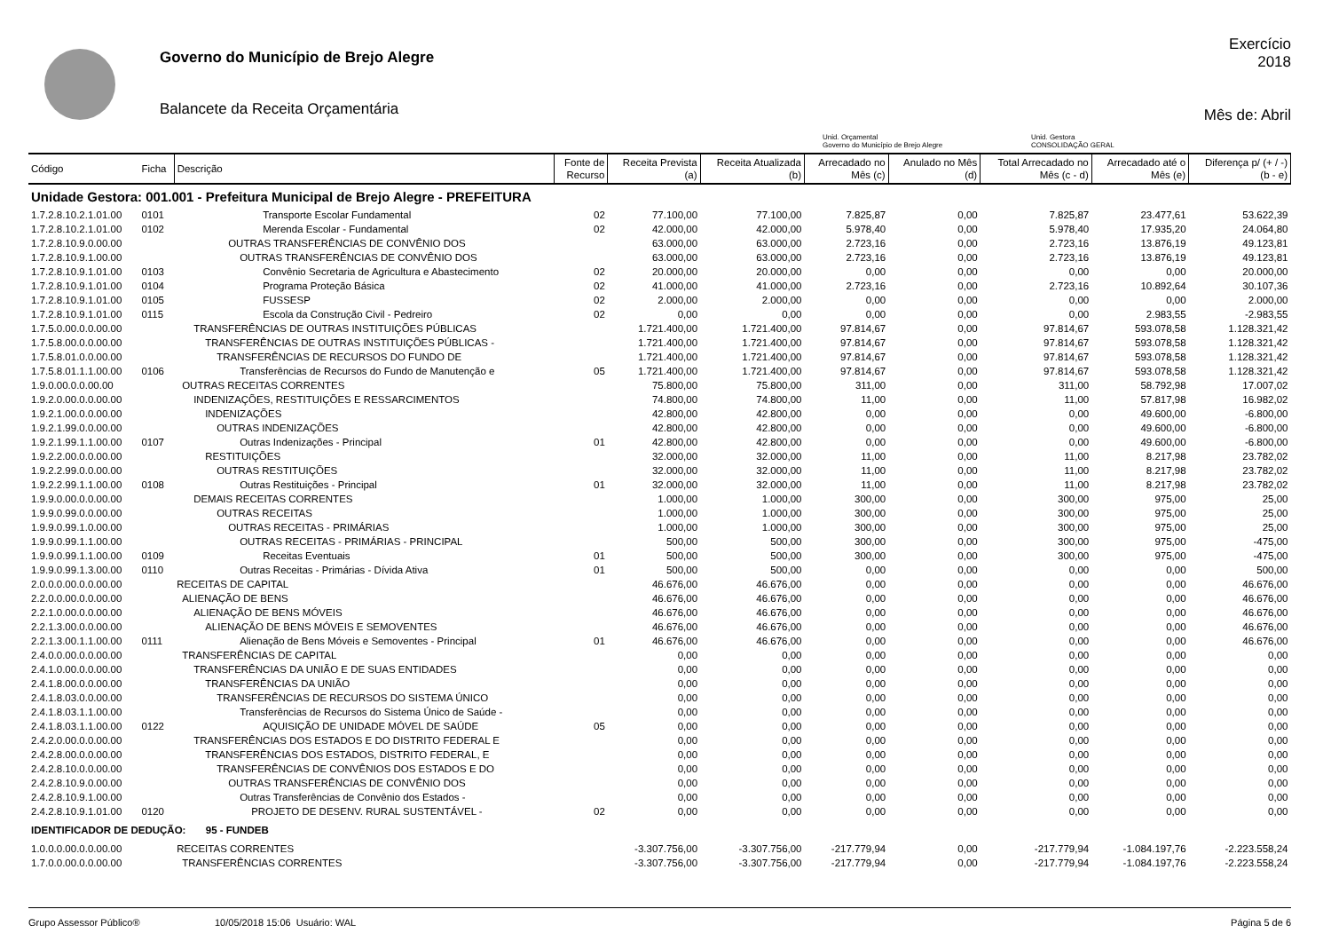Governo do Município de Brejo Alegre
Balancete da Receita Orçamentária
Exercício
2018
Mês de: Abril
Unid. Orçamental
Governo do Município de Brejo Alegre
Unid. Gestora
CONSOLIDAÇÃO GERAL
| Código | Ficha | Descrição | Fonte de Recurso | Receita Prevista (a) | Receita Atualizada (b) | Arrecadado no Mês (c) | Anulado no Mês (d) | Total Arrecadado no Mês (c - d) | Arrecadado até o Mês (e) | Diferença p/ (+ / -) (b - e) |
| --- | --- | --- | --- | --- | --- | --- | --- | --- | --- | --- |
| Unidade Gestora: 001.001 - Prefeitura Municipal de Brejo Alegre - PREFEITURA | | | | | | | | | | |
| 1.7.2.8.10.2.1.01.00 | 0101 | Transporte Escolar Fundamental | 02 | 77.100,00 | 77.100,00 | 7.825,87 | 0,00 | 7.825,87 | 23.477,61 | 53.622,39 |
| 1.7.2.8.10.2.1.01.00 | 0102 | Merenda Escolar - Fundamental | 02 | 42.000,00 | 42.000,00 | 5.978,40 | 0,00 | 5.978,40 | 17.935,20 | 24.064,80 |
| 1.7.2.8.10.9.0.00.00 | | OUTRAS TRANSFERÊNCIAS DE CONVÊNIO DOS | | 63.000,00 | 63.000,00 | 2.723,16 | 0,00 | 2.723,16 | 13.876,19 | 49.123,81 |
| 1.7.2.8.10.9.1.00.00 | | OUTRAS TRANSFERÊNCIAS DE CONVÊNIO DOS | | 63.000,00 | 63.000,00 | 2.723,16 | 0,00 | 2.723,16 | 13.876,19 | 49.123,81 |
| 1.7.2.8.10.9.1.01.00 | 0103 | Convênio Secretaria de Agricultura e Abastecimento | 02 | 20.000,00 | 20.000,00 | 0,00 | 0,00 | 0,00 | 0,00 | 20.000,00 |
| 1.7.2.8.10.9.1.01.00 | 0104 | Programa Proteção Básica | 02 | 41.000,00 | 41.000,00 | 2.723,16 | 0,00 | 2.723,16 | 10.892,64 | 30.107,36 |
| 1.7.2.8.10.9.1.01.00 | 0105 | FUSSESP | 02 | 2.000,00 | 2.000,00 | 0,00 | 0,00 | 0,00 | 0,00 | 2.000,00 |
| 1.7.2.8.10.9.1.01.00 | 0115 | Escola da Construção Civil - Pedreiro | 02 | 0,00 | 0,00 | 0,00 | 0,00 | 0,00 | 2.983,55 | -2.983,55 |
| 1.7.5.0.00.0.0.00.00 | | TRANSFERÊNCIAS DE OUTRAS INSTITUIÇÕES PÚBLICAS | | 1.721.400,00 | 1.721.400,00 | 97.814,67 | 0,00 | 97.814,67 | 593.078,58 | 1.128.321,42 |
| 1.7.5.8.00.0.0.00.00 | | TRANSFERÊNCIAS DE OUTRAS INSTITUIÇÕES PÚBLICAS - | | 1.721.400,00 | 1.721.400,00 | 97.814,67 | 0,00 | 97.814,67 | 593.078,58 | 1.128.321,42 |
| 1.7.5.8.01.0.0.00.00 | | TRANSFERÊNCIAS DE RECURSOS DO FUNDO DE | | 1.721.400,00 | 1.721.400,00 | 97.814,67 | 0,00 | 97.814,67 | 593.078,58 | 1.128.321,42 |
| 1.7.5.8.01.1.1.00.00 | 0106 | Transferências de Recursos do Fundo de Manutenção e | 05 | 1.721.400,00 | 1.721.400,00 | 97.814,67 | 0,00 | 97.814,67 | 593.078,58 | 1.128.321,42 |
| 1.9.0.00.0.0.00.00 | | OUTRAS RECEITAS CORRENTES | | 75.800,00 | 75.800,00 | 311,00 | 0,00 | 311,00 | 58.792,98 | 17.007,02 |
| 1.9.2.0.00.0.0.00.00 | | INDENIZAÇÕES, RESTITUIÇÕES E RESSARCIMENTOS | | 74.800,00 | 74.800,00 | 11,00 | 0,00 | 11,00 | 57.817,98 | 16.982,02 |
| 1.9.2.1.00.0.0.00.00 | | INDENIZAÇÕES | | 42.800,00 | 42.800,00 | 0,00 | 0,00 | 0,00 | 49.600,00 | -6.800,00 |
| 1.9.2.1.99.0.0.00.00 | | OUTRAS INDENIZAÇÕES | | 42.800,00 | 42.800,00 | 0,00 | 0,00 | 0,00 | 49.600,00 | -6.800,00 |
| 1.9.2.1.99.1.1.00.00 | 0107 | Outras Indenizações - Principal | 01 | 42.800,00 | 42.800,00 | 0,00 | 0,00 | 0,00 | 49.600,00 | -6.800,00 |
| 1.9.2.2.00.0.0.00.00 | | RESTITUIÇÕES | | 32.000,00 | 32.000,00 | 11,00 | 0,00 | 11,00 | 8.217,98 | 23.782,02 |
| 1.9.2.2.99.0.0.00.00 | | OUTRAS RESTITUIÇÕES | | 32.000,00 | 32.000,00 | 11,00 | 0,00 | 11,00 | 8.217,98 | 23.782,02 |
| 1.9.2.2.99.1.1.00.00 | 0108 | Outras Restituições - Principal | 01 | 32.000,00 | 32.000,00 | 11,00 | 0,00 | 11,00 | 8.217,98 | 23.782,02 |
| 1.9.9.0.00.0.0.00.00 | | DEMAIS RECEITAS CORRENTES | | 1.000,00 | 1.000,00 | 300,00 | 0,00 | 300,00 | 975,00 | 25,00 |
| 1.9.9.0.99.0.0.00.00 | | OUTRAS RECEITAS | | 1.000,00 | 1.000,00 | 300,00 | 0,00 | 300,00 | 975,00 | 25,00 |
| 1.9.9.0.99.1.0.00.00 | | OUTRAS RECEITAS - PRIMÁRIAS | | 1.000,00 | 1.000,00 | 300,00 | 0,00 | 300,00 | 975,00 | 25,00 |
| 1.9.9.0.99.1.1.00.00 | | OUTRAS RECEITAS - PRIMÁRIAS - PRINCIPAL | | 500,00 | 500,00 | 300,00 | 0,00 | 300,00 | 975,00 | -475,00 |
| 1.9.9.0.99.1.1.00.00 | 0109 | Receitas Eventuais | 01 | 500,00 | 500,00 | 300,00 | 0,00 | 300,00 | 975,00 | -475,00 |
| 1.9.9.0.99.1.3.00.00 | 0110 | Outras Receitas - Primárias - Dívida Ativa | 01 | 500,00 | 500,00 | 0,00 | 0,00 | 0,00 | 0,00 | 500,00 |
| 2.0.0.0.00.0.0.00.00 | | RECEITAS DE CAPITAL | | 46.676,00 | 46.676,00 | 0,00 | 0,00 | 0,00 | 0,00 | 46.676,00 |
| 2.2.0.0.00.0.0.00.00 | | ALIENAÇÃO DE BENS | | 46.676,00 | 46.676,00 | 0,00 | 0,00 | 0,00 | 0,00 | 46.676,00 |
| 2.2.1.0.00.0.0.00.00 | | ALIENAÇÃO DE BENS MÓVEIS | | 46.676,00 | 46.676,00 | 0,00 | 0,00 | 0,00 | 0,00 | 46.676,00 |
| 2.2.1.3.00.0.0.00.00 | | ALIENAÇÃO DE BENS MÓVEIS E SEMOVENTES | | 46.676,00 | 46.676,00 | 0,00 | 0,00 | 0,00 | 0,00 | 46.676,00 |
| 2.2.1.3.00.1.1.00.00 | 0111 | Alienação de Bens Móveis e Semoventes - Principal | 01 | 46.676,00 | 46.676,00 | 0,00 | 0,00 | 0,00 | 0,00 | 46.676,00 |
| 2.4.0.0.00.0.0.00.00 | | TRANSFERÊNCIAS DE CAPITAL | | 0,00 | 0,00 | 0,00 | 0,00 | 0,00 | 0,00 | 0,00 |
| 2.4.1.0.00.0.0.00.00 | | TRANSFERÊNCIAS DA UNIÃO E DE SUAS ENTIDADES | | 0,00 | 0,00 | 0,00 | 0,00 | 0,00 | 0,00 | 0,00 |
| 2.4.1.8.00.0.0.00.00 | | TRANSFERÊNCIAS DA UNIÃO | | 0,00 | 0,00 | 0,00 | 0,00 | 0,00 | 0,00 | 0,00 |
| 2.4.1.8.03.0.0.00.00 | | TRANSFERÊNCIAS DE RECURSOS DO SISTEMA ÚNICO | | 0,00 | 0,00 | 0,00 | 0,00 | 0,00 | 0,00 | 0,00 |
| 2.4.1.8.03.1.1.00.00 | | Transferências de Recursos do Sistema Único de Saúde - | | 0,00 | 0,00 | 0,00 | 0,00 | 0,00 | 0,00 | 0,00 |
| 2.4.1.8.03.1.1.00.00 | 0122 | AQUISIÇÃO DE UNIDADE MÓVEL DE SAÚDE | 05 | 0,00 | 0,00 | 0,00 | 0,00 | 0,00 | 0,00 | 0,00 |
| 2.4.2.0.00.0.0.00.00 | | TRANSFERÊNCIAS DOS ESTADOS E DO DISTRITO FEDERAL E | | 0,00 | 0,00 | 0,00 | 0,00 | 0,00 | 0,00 | 0,00 |
| 2.4.2.8.00.0.0.00.00 | | TRANSFERÊNCIAS DOS ESTADOS, DISTRITO FEDERAL, E | | 0,00 | 0,00 | 0,00 | 0,00 | 0,00 | 0,00 | 0,00 |
| 2.4.2.8.10.0.0.00.00 | | TRANSFERÊNCIAS DE CONVÊNIOS DOS ESTADOS E DO | | 0,00 | 0,00 | 0,00 | 0,00 | 0,00 | 0,00 | 0,00 |
| 2.4.2.8.10.9.0.00.00 | | OUTRAS TRANSFERÊNCIAS DE CONVÊNIO DOS | | 0,00 | 0,00 | 0,00 | 0,00 | 0,00 | 0,00 | 0,00 |
| 2.4.2.8.10.9.1.00.00 | | Outras Transferências de Convênio dos Estados - | | 0,00 | 0,00 | 0,00 | 0,00 | 0,00 | 0,00 | 0,00 |
| 2.4.2.8.10.9.1.01.00 | 0120 | PROJETO DE DESENV. RURAL SUSTENTÁVEL - | 02 | 0,00 | 0,00 | 0,00 | 0,00 | 0,00 | 0,00 | 0,00 |
| IDENTIFICADOR DE DEDUÇÃO: 95 - FUNDEB | | | | | | | | | | |
| 1.0.0.0.00.0.0.00.00 | | RECEITAS CORRENTES | | -3.307.756,00 | -3.307.756,00 | -217.779,94 | 0,00 | -217.779,94 | -1.084.197,76 | -2.223.558,24 |
| 1.7.0.0.00.0.0.00.00 | | TRANSFERÊNCIAS CORRENTES | | -3.307.756,00 | -3.307.756,00 | -217.779,94 | 0,00 | -217.779,94 | -1.084.197,76 | -2.223.558,24 |
Grupo Assessor Público® 10/05/2018 15:06 Usuário: WAL Página 5 de 6